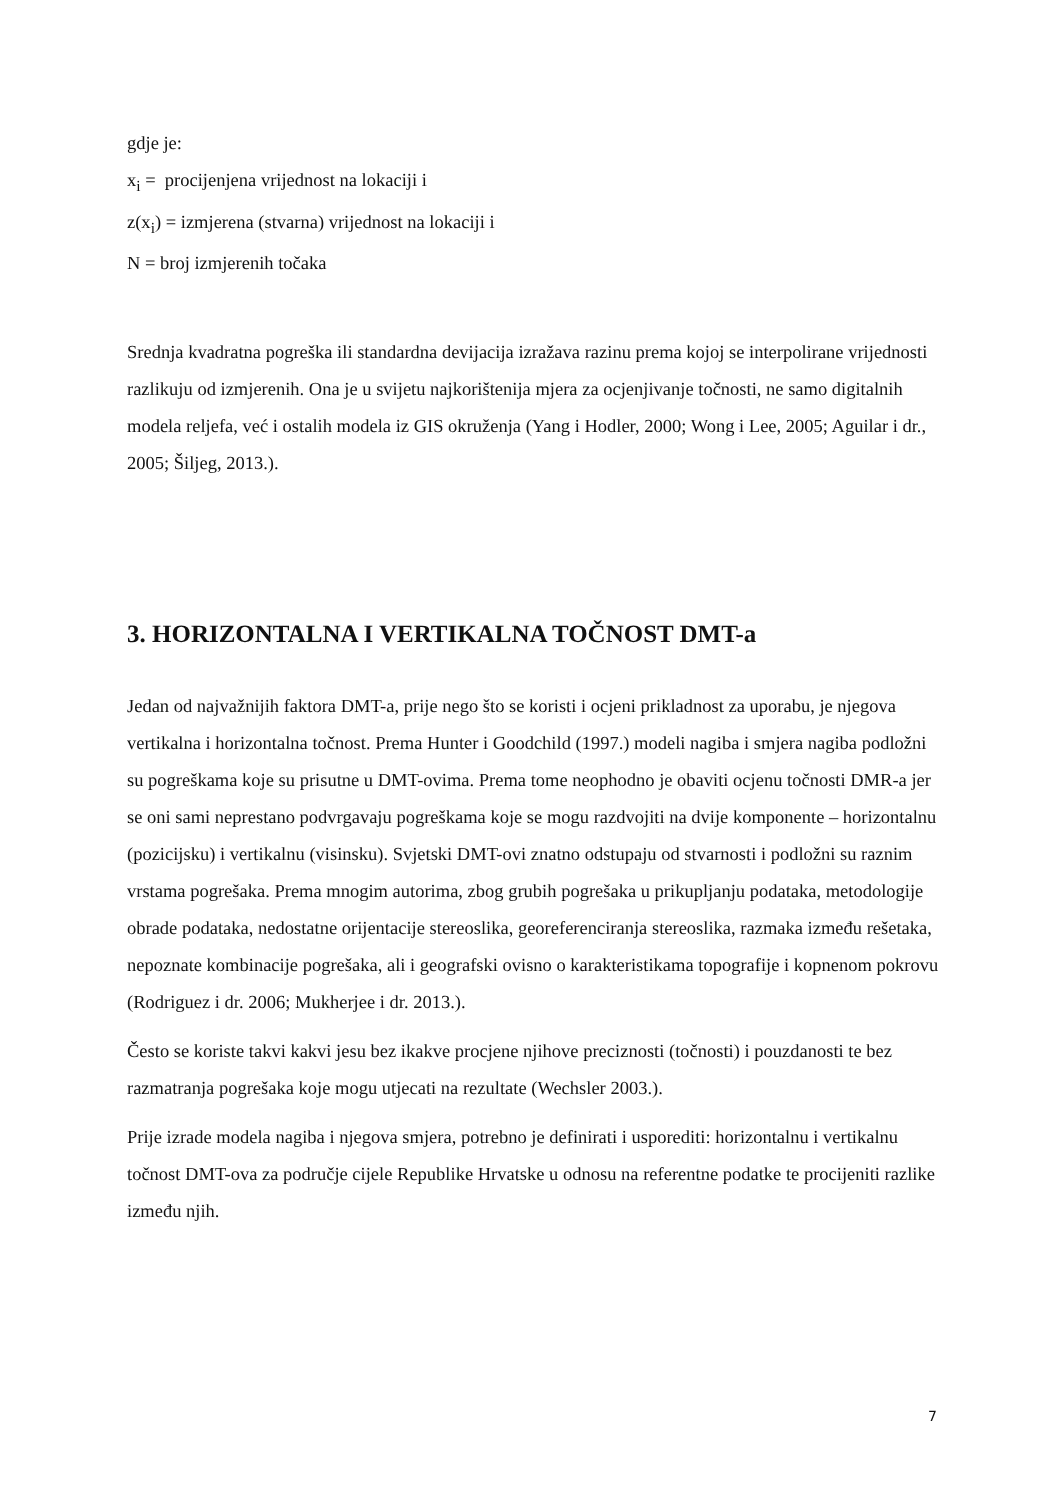gdje je:
x<sub>i</sub> = procijenjena vrijednost na lokaciji i
z(x<sub>i</sub>) = izmjerena (stvarna) vrijednost na lokaciji i
N = broj izmjerenih točaka
Srednja kvadratna pogreška ili standardna devijacija izražava razinu prema kojoj se interpolirane vrijednosti razlikuju od izmjerenih. Ona je u svijetu najkorištenija mjera za ocjenjivanje točnosti, ne samo digitalnih modela reljefa, već i ostalih modela iz GIS okruženja (Yang i Hodler, 2000; Wong i Lee, 2005; Aguilar i dr., 2005; Šiljeg, 2013.).
3. HORIZONTALNA I VERTIKALNA TOČNOST DMT-a
Jedan od najvažnijih faktora DMT-a, prije nego što se koristi i ocjeni prikladnost za uporabu, je njegova vertikalna i horizontalna točnost. Prema Hunter i Goodchild (1997.) modeli nagiba i smjera nagiba podložni su pogreškama koje su prisutne u DMT-ovima. Prema tome neophodno je obaviti ocjenu točnosti DMR-a jer se oni sami neprestano podvrgavaju pogreškama koje se mogu razdvojiti na dvije komponente – horizontalnu (pozicijsku) i vertikalnu (visinsku). Svjetski DMT-ovi znatno odstupaju od stvarnosti i podložni su raznim vrstama pogrešaka. Prema mnogim autorima, zbog grubih pogrešaka u prikupljanju podataka, metodologije obrade podataka, nedostatne orijentacije stereoslika, georeferenciranja stereoslika, razmaka između rešetaka, nepoznate kombinacije pogrešaka, ali i geografski ovisno o karakteristikama topografije i kopnenom pokrovu (Rodriguez i dr. 2006; Mukherjee i dr. 2013.).
Često se koriste takvi kakvi jesu bez ikakve procjene njihove preciznosti (točnosti) i pouzdanosti te bez razmatranja pogrešaka koje mogu utjecati na rezultate (Wechsler 2003.).
Prije izrade modela nagiba i njegova smjera, potrebno je definirati i usporediti: horizontalnu i vertikalnu točnost DMT-ova za područje cijele Republike Hrvatske u odnosu na referentne podatke te procijeniti razlike između njih.
7